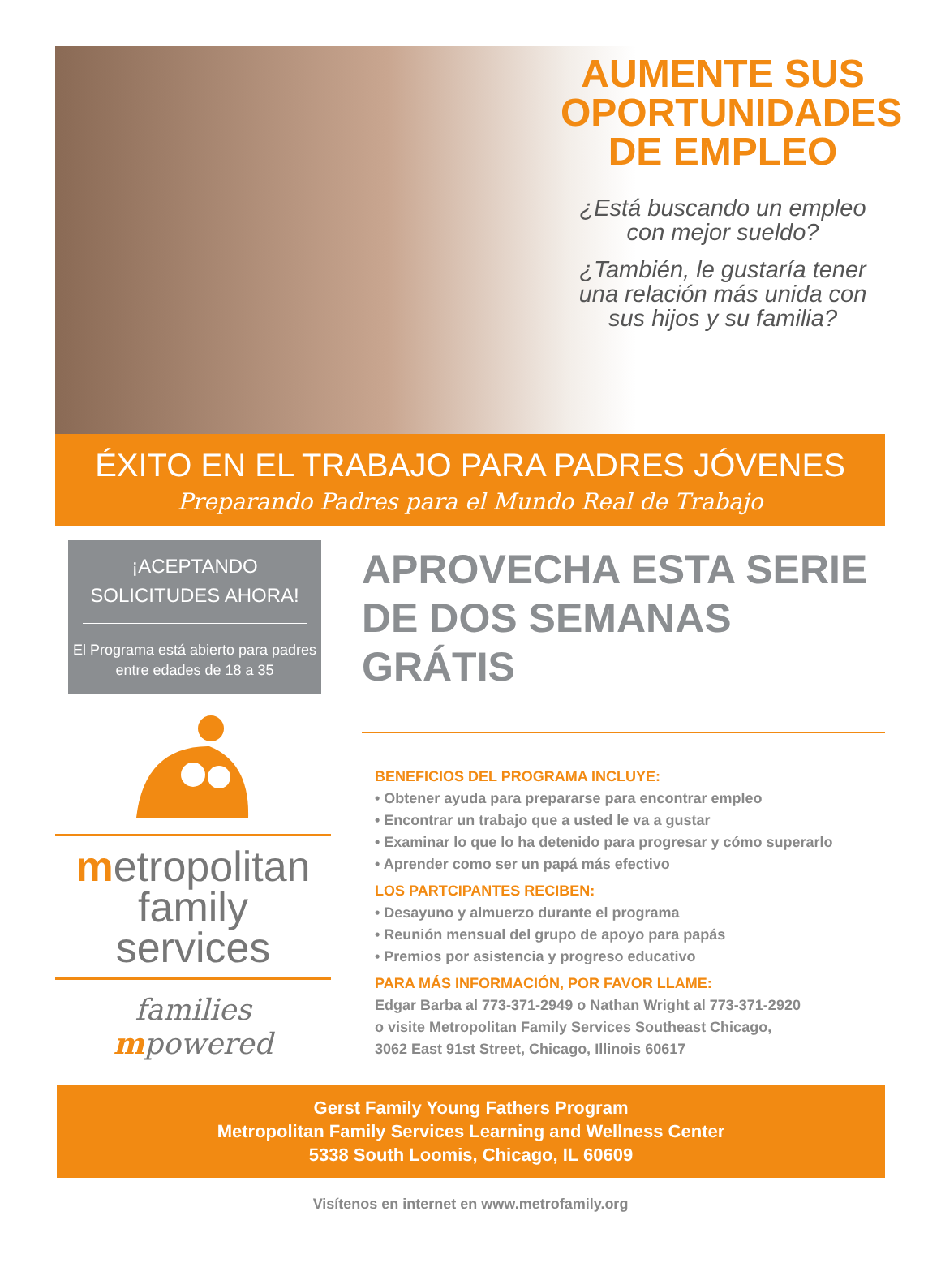AUMENTE SUS OPORTUNIDADES DE EMPLEO
¿Está buscando un empleo con mejor sueldo?
¿También, le gustaría tener una relación más unida con sus hijos y su familia?
ÉXITO EN EL TRABAJO PARA PADRES JÓVENES
Preparando Padres para el Mundo Real de Trabajo
¡ACEPTANDO SOLICITUDES AHORA!
El Programa está abierto para padres entre edades de 18 a 35
metropolitan
family services
families mpowered
APROVECHA ESTA SERIE DE DOS SEMANAS GRÁTIS
BENEFICIOS DEL PROGRAMA INCLUYE:
• Obtener ayuda para prepararse para encontrar empleo
• Encontrar un trabajo que a usted le va a gustar
• Examinar lo que lo ha detenido para progresar y cómo superarlo
• Aprender como ser un papá más efectivo
LOS PARTCIPANTES RECIBEN:
• Desayuno y almuerzo durante el programa
• Reunión mensual del grupo de apoyo para papás
• Premios por asistencia y progreso educativo
PARA MÁS INFORMACIÓN, POR FAVOR LLAME:
Edgar Barba al 773-371-2949 o Nathan Wright al 773-371-2920
o visite Metropolitan Family Services Southeast Chicago,
3062 East 91st Street, Chicago, Illinois 60617
Gerst Family Young Fathers Program
Metropolitan Family Services Learning and Wellness Center
5338 South Loomis, Chicago, IL 60609
Visítenos en internet en www.metrofamily.org